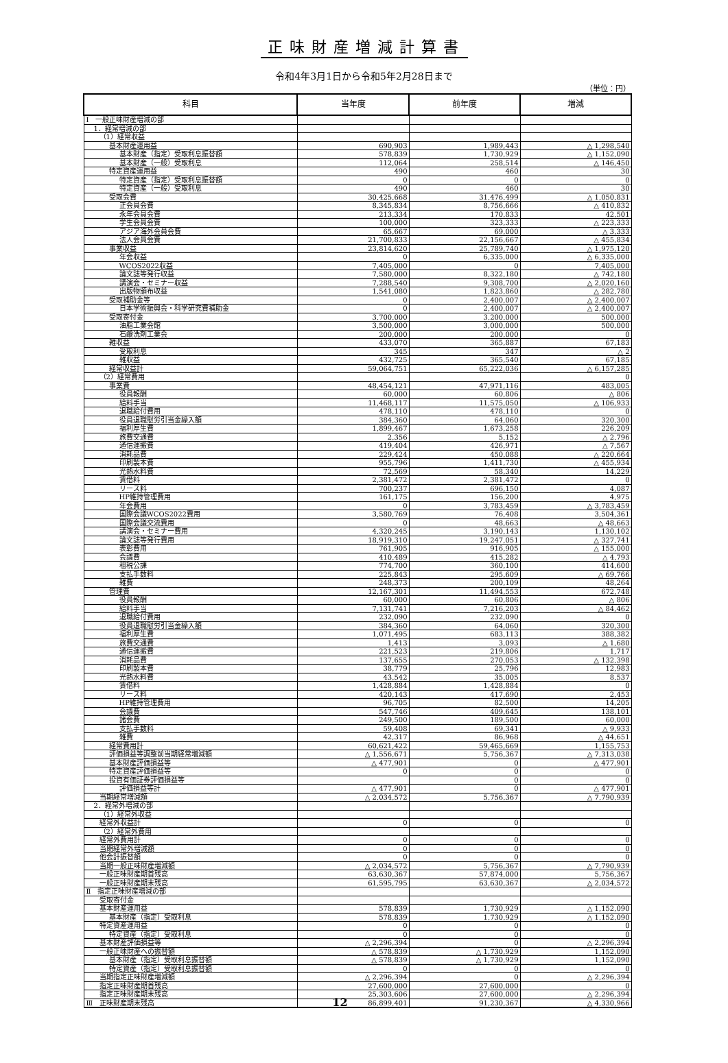正味財産増減計算書
令和4年3月1日から令和5年2月28日まで
（単位：円）
| 科目 | 当年度 | 前年度 | 増減 |
| --- | --- | --- | --- |
| Ⅰ 一般正味財産増減の部 | | | |
| 1．経常増減の部 | | | |
| （1）経常収益 | | | |
| 基本財産運用益 | 690,903 | 1,989,443 | △ 1,298,540 |
| 基本財産（指定）受取利息振替額 | 578,839 | 1,730,929 | △ 1,152,090 |
| 基本財産（一般）受取利息 | 112,064 | 258,514 | △ 146,450 |
| 特定資産運用益 | 490 | 460 | 30 |
| 特定資産（指定）受取利息振替額 | 0 | 0 | 0 |
| 特定資産（一般）受取利息 | 490 | 460 | 30 |
| 受取会費 | 30,425,668 | 31,476,499 | △ 1,050,831 |
| 正会員会費 | 8,345,834 | 8,756,666 | △ 410,832 |
| 永年会員会費 | 213,334 | 170,833 | 42,501 |
| 学生会員会費 | 100,000 | 323,333 | △ 223,333 |
| アジア海外会員会費 | 65,667 | 69,000 | △ 3,333 |
| 法人会員会費 | 21,700,833 | 22,156,667 | △ 455,834 |
| 事業収益 | 23,814,620 | 25,789,740 | △ 1,975,120 |
| 年会収益 | 0 | 6,335,000 | △ 6,335,000 |
| WCOS2022収益 | 7,405,000 | 0 | 7,405,000 |
| 論文誌等発行収益 | 7,580,000 | 8,322,180 | △ 742,180 |
| 講演会・セミナー収益 | 7,288,540 | 9,308,700 | △ 2,020,160 |
| 出版物頒布収益 | 1,541,080 | 1,823,860 | △ 282,780 |
| 受取補助金等 | 0 | 2,400,007 | △ 2,400,007 |
| 日本学術振興会・科学研究費補助金 | 0 | 2,400,007 | △ 2,400,007 |
| 受取寄付金 | 3,700,000 | 3,200,000 | 500,000 |
| 油脂工業会館 | 3,500,000 | 3,000,000 | 500,000 |
| 石鹸洗剤工業会 | 200,000 | 200,000 | 0 |
| 雑収益 | 433,070 | 365,887 | 67,183 |
| 受取利息 | 345 | 347 | △ 2 |
| 雑収益 | 432,725 | 365,540 | 67,185 |
| 経常収益計 | 59,064,751 | 65,222,036 | △ 6,157,285 |
| （2）経常費用 | | | 0 |
| 事業費 | 48,454,121 | 47,971,116 | 483,005 |
| 役員報酬 | 60,000 | 60,806 | △ 806 |
| 給料手当 | 11,468,117 | 11,575,050 | △ 106,933 |
| 退職給付費用 | 478,110 | 478,110 | 0 |
| 役員退職慰労引当金繰入額 | 384,360 | 64,060 | 320,300 |
| 福利厚生費 | 1,899,467 | 1,673,258 | 226,209 |
| 旅費交通費 | 2,356 | 5,152 | △ 2,796 |
| 通信運搬費 | 419,404 | 426,971 | △ 7,567 |
| 消耗品費 | 229,424 | 450,088 | △ 220,664 |
| 印刷製本費 | 955,796 | 1,411,730 | △ 455,934 |
| 光熱水料費 | 72,569 | 58,340 | 14,229 |
| 賃借料 | 2,381,472 | 2,381,472 | 0 |
| リース料 | 700,237 | 696,150 | 4,087 |
| HP維持管理費用 | 161,175 | 156,200 | 4,975 |
| 年会費用 | 0 | 3,783,459 | △ 3,783,459 |
| 国際会議WCOS2022費用 | 3,580,769 | 76,408 | 3,504,361 |
| 国際会議交流費用 | 0 | 48,663 | △ 48,663 |
| 講演会・セミナー費用 | 4,320,245 | 3,190,143 | 1,130,102 |
| 論文誌等発行費用 | 18,919,310 | 19,247,051 | △ 327,741 |
| 表彰費用 | 761,905 | 916,905 | △ 155,000 |
| 会議費 | 410,489 | 415,282 | △ 4,793 |
| 租税公課 | 774,700 | 360,100 | 414,600 |
| 支払手数料 | 225,843 | 295,609 | △ 69,766 |
| 雑費 | 248,373 | 200,109 | 48,264 |
| 管理費 | 12,167,301 | 11,494,553 | 672,748 |
| 役員報酬 | 60,000 | 60,806 | △ 806 |
| 給料手当 | 7,131,741 | 7,216,203 | △ 84,462 |
| 退職給付費用 | 232,090 | 232,090 | 0 |
| 役員退職慰労引当金繰入額 | 384,360 | 64,060 | 320,300 |
| 福利厚生費 | 1,071,495 | 683,113 | 388,382 |
| 旅費交通費 | 1,413 | 3,093 | △ 1,680 |
| 通信運搬費 | 221,523 | 219,806 | 1,717 |
| 消耗品費 | 137,655 | 270,053 | △ 132,398 |
| 印刷製本費 | 38,779 | 25,796 | 12,983 |
| 光熱水料費 | 43,542 | 35,005 | 8,537 |
| 賃借料 | 1,428,884 | 1,428,884 | 0 |
| リース料 | 420,143 | 417,690 | 2,453 |
| HP維持管理費用 | 96,705 | 82,500 | 14,205 |
| 会議費 | 547,746 | 409,645 | 138,101 |
| 諸会費 | 249,500 | 189,500 | 60,000 |
| 支払手数料 | 59,408 | 69,341 | △ 9,933 |
| 雑費 | 42,317 | 86,968 | △ 44,651 |
| 経常費用計 | 60,621,422 | 59,465,669 | 1,155,753 |
| 評価損益等調整前当期経常増減額 | △ 1,556,671 | 5,756,367 | △ 7,313,038 |
| 基本財産評価損益等 | △ 477,901 | 0 | △ 477,901 |
| 特定資産評価損益等 | 0 | 0 | 0 |
| 投資有価証券評価損益等 | | 0 | 0 |
| 評価損益等計 | △ 477,901 | 0 | △ 477,901 |
| 当期経常増減額 | △ 2,034,572 | 5,756,367 | △ 7,790,939 |
| 2．経常外増減の部 | | | |
| （1）経常外収益 | | | |
| 経常外収益計 | 0 | 0 | 0 |
| （2）経常外費用 | | | |
| 経常外費用計 | 0 | 0 | 0 |
| 当期経常外増減額 | 0 | 0 | 0 |
| 他会計振替額 | 0 | 0 | 0 |
| 当期一般正味財産増減額 | △ 2,034,572 | 5,756,367 | △ 7,790,939 |
| 一般正味財産期首残高 | 63,630,367 | 57,874,000 | 5,756,367 |
| 一般正味財産期末残高 | 61,595,795 | 63,630,367 | △ 2,034,572 |
| Ⅱ 指定正味財産増減の部 | | | |
| 受取寄付金 | | | |
| 基本財産運用益 | 578,839 | 1,730,929 | △ 1,152,090 |
| 基本財産（指定）受取利息 | 578,839 | 1,730,929 | △ 1,152,090 |
| 特定資産運用益 | 0 | 0 | 0 |
| 特定資産（指定）受取利息 | 0 | 0 | 0 |
| 基本財産評価損益等 | △ 2,296,394 | 0 | △ 2,296,394 |
| 一般正味財産への振替額 | △ 578,839 | △ 1,730,929 | 1,152,090 |
| 基本財産（指定）受取利息振替額 | △ 578,839 | △ 1,730,929 | 1,152,090 |
| 特定資産（指定）受取利息振替額 | 0 | 0 | 0 |
| 当期指定正味財産増減額 | △ 2,296,394 | 0 | △ 2,296,394 |
| 指定正味財産期首残高 | 27,600,000 | 27,600,000 | 0 |
| 指定正味財産期末残高 | 25,303,606 | 27,600,000 | △ 2,296,394 |
| Ⅲ 正味財産期末残高 | 86,899,401 | 91,230,367 | △ 4,330,966 |
12